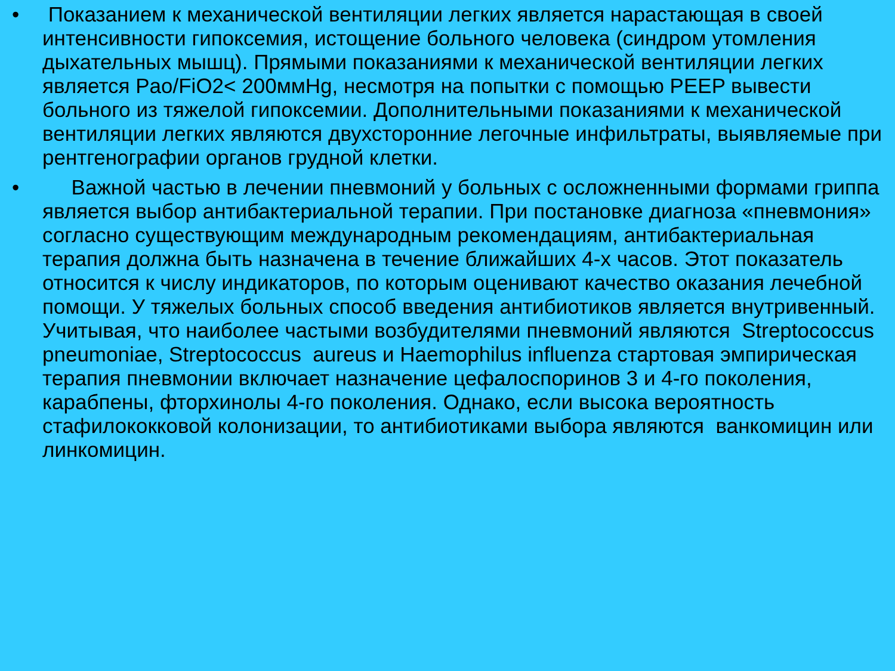• Показанием к механической вентиляции легких является нарастающая в своей интенсивности гипоксемия, истощение больного человека (синдром утомления дыхательных мышц). Прямыми показаниями к механической вентиляции легких является Pao/FiO2< 200ммHg, несмотря на попытки с помощью PEEP вывести больного из тяжелой гипоксемии. Дополнительными показаниями к механической вентиляции легких являются двухсторонние легочные инфильтраты, выявляемые при рентгенографии органов грудной клетки.
• Важной частью в лечении пневмоний у больных с осложненными формами гриппа является выбор антибактериальной терапии. При постановке диагноза «пневмония» согласно существующим международным рекомендациям, антибактериальная терапия должна быть назначена в течение ближайших 4-х часов. Этот показатель относится к числу индикаторов, по которым оценивают качество оказания лечебной помощи. У тяжелых больных способ введения антибиотиков является внутривенный. Учитывая, что наиболее частыми возбудителями пневмоний являются Streptococcus pneumoniae, Streptococcus aureus и Haemophilus influenza стартовая эмпирическая терапия пневмонии включает назначение цефалоспоринов 3 и 4-го поколения, карабпены, фторхинолы 4-го поколения. Однако, если высока вероятность стафилококковой колонизации, то антибиотиками выбора являются ванкомицин или линкомицин.